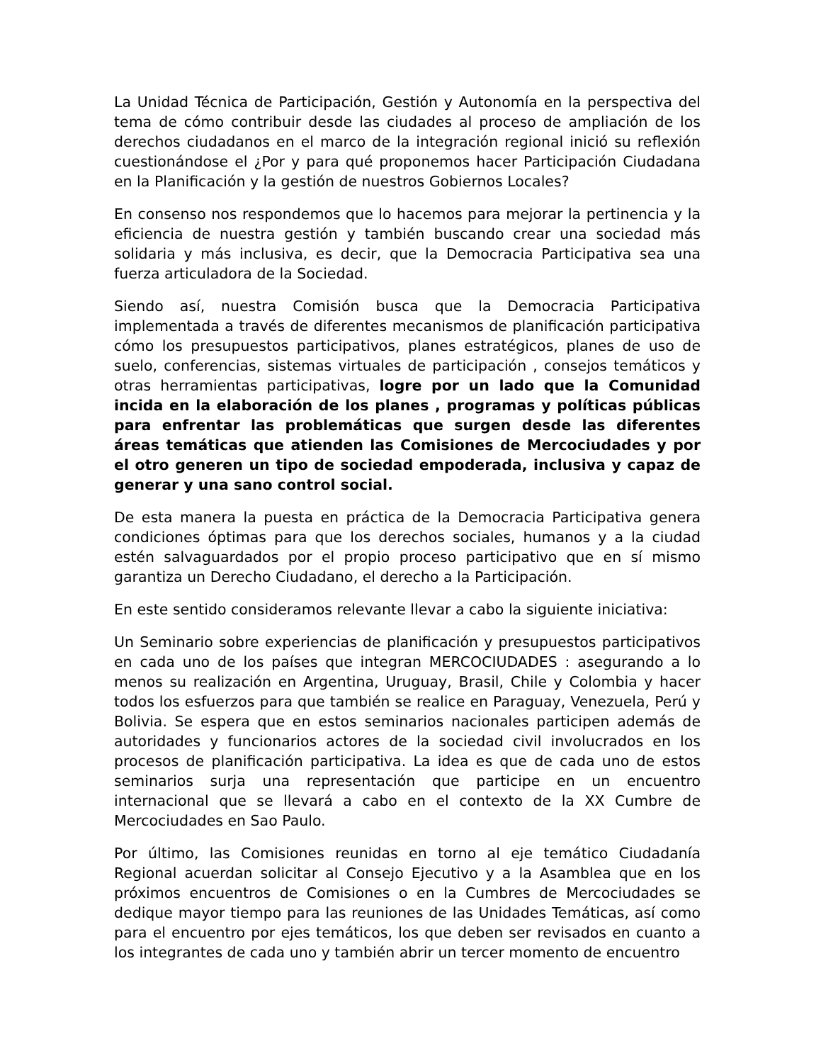La Unidad Técnica de Participación, Gestión y Autonomía en la perspectiva del tema de cómo contribuir desde las ciudades al proceso de ampliación de los derechos ciudadanos en el marco de la integración regional inició su reflexión cuestionándose el ¿Por y para qué proponemos hacer Participación Ciudadana en la Planificación y la gestión de nuestros Gobiernos Locales?
En consenso nos respondemos que lo hacemos para mejorar la pertinencia y la eficiencia de nuestra gestión y también buscando crear una sociedad más solidaria y más inclusiva, es decir, que la Democracia Participativa sea una fuerza articuladora de la Sociedad.
Siendo así, nuestra Comisión busca que la Democracia Participativa implementada a través de diferentes mecanismos de planificación participativa cómo los presupuestos participativos, planes estratégicos, planes de uso de suelo, conferencias, sistemas virtuales de participación , consejos temáticos y otras herramientas participativas, logre por un lado que la Comunidad incida en la elaboración de los planes , programas y políticas públicas para enfrentar las problemáticas que surgen desde las diferentes áreas temáticas que atienden las Comisiones de Mercociudades y por el otro generen un tipo de sociedad empoderada, inclusiva y capaz de generar y una sano control social.
De esta manera la puesta en práctica de la Democracia Participativa genera condiciones óptimas para que los derechos sociales, humanos y a la ciudad estén salvaguardados por el propio proceso participativo que en sí mismo garantiza un Derecho Ciudadano, el derecho a la Participación.
En este sentido consideramos relevante llevar a cabo la siguiente iniciativa:
Un Seminario sobre experiencias de planificación y presupuestos participativos en cada uno de los países que integran MERCOCIUDADES : asegurando a lo menos su realización en Argentina, Uruguay, Brasil, Chile y Colombia y hacer todos los esfuerzos para que también se realice en Paraguay, Venezuela, Perú y Bolivia. Se espera que en estos seminarios nacionales participen además de autoridades y funcionarios actores de la sociedad civil involucrados en los procesos de planificación participativa. La idea es que de cada uno de estos seminarios surja una representación que participe en un encuentro internacional que se llevará a cabo en el contexto de la XX Cumbre de Mercociudades en Sao Paulo.
Por último, las Comisiones reunidas en torno al eje temático Ciudadanía Regional acuerdan solicitar al Consejo Ejecutivo y a la Asamblea que en los próximos encuentros de Comisiones o en la Cumbres de Mercociudades se dedique mayor tiempo para las reuniones de las Unidades Temáticas, así como para el encuentro por ejes temáticos, los que deben ser revisados en cuanto a los integrantes de cada uno y también abrir un tercer momento de encuentro